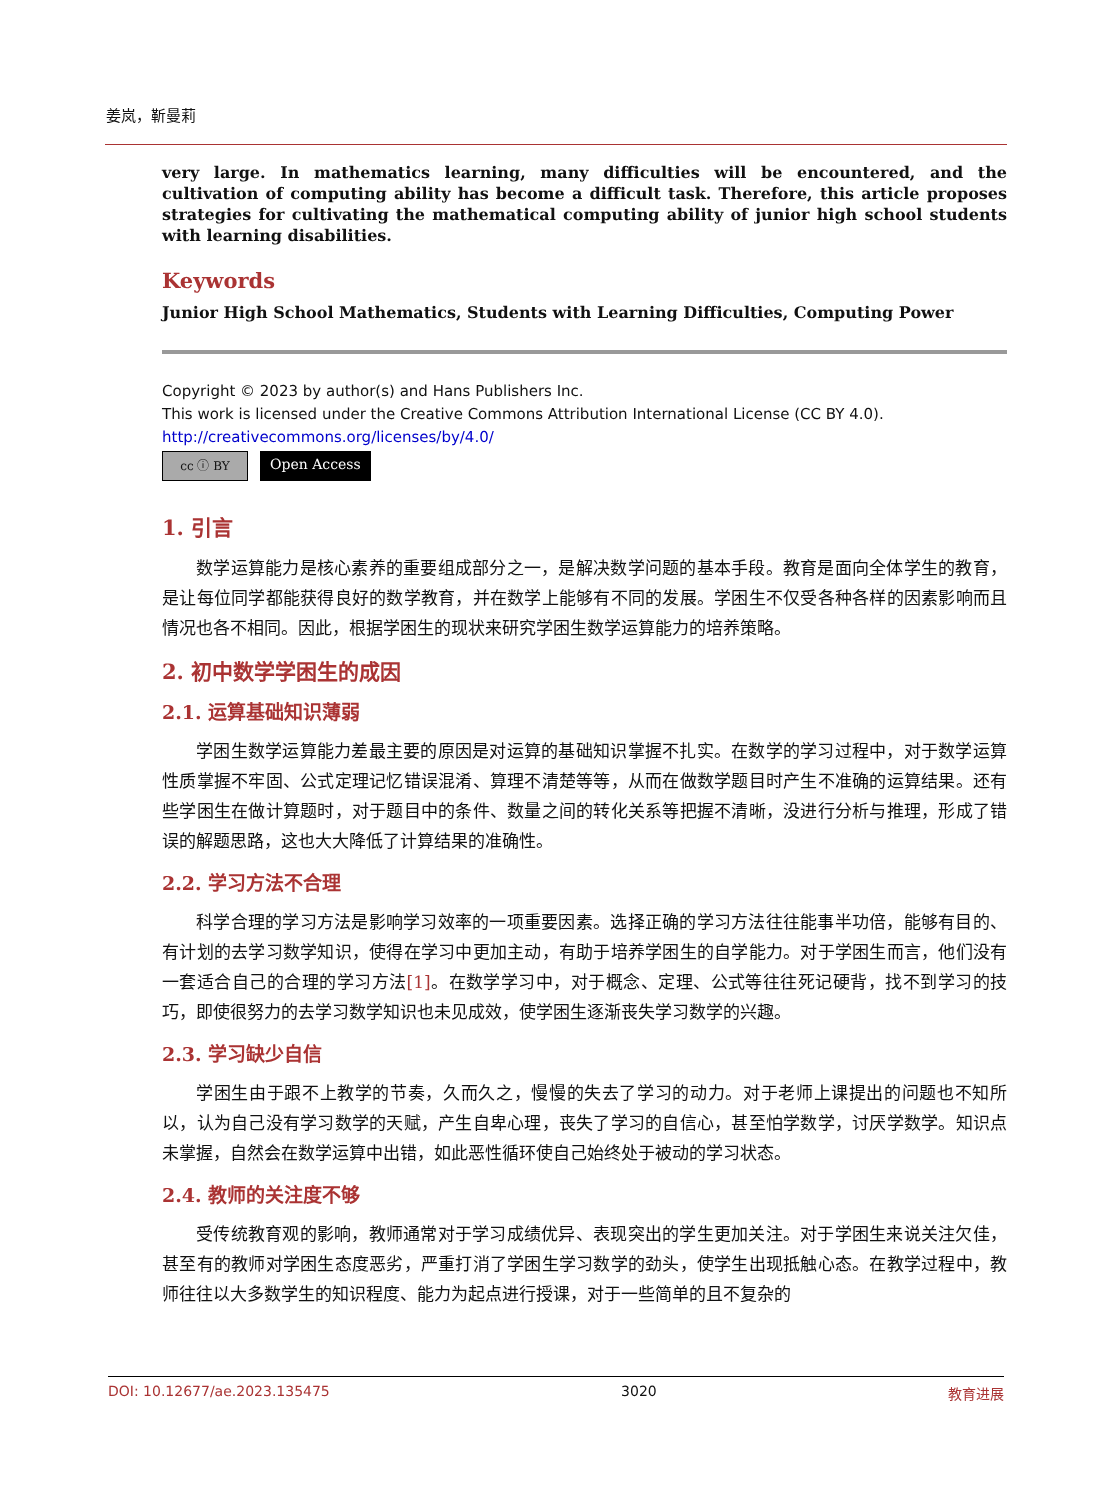姜岚，靳曼莉
very large. In mathematics learning, many difficulties will be encountered, and the cultivation of computing ability has become a difficult task. Therefore, this article proposes strategies for cultivating the mathematical computing ability of junior high school students with learning disabilities.
Keywords
Junior High School Mathematics, Students with Learning Difficulties, Computing Power
Copyright © 2023 by author(s) and Hans Publishers Inc.
This work is licensed under the Creative Commons Attribution International License (CC BY 4.0).
http://creativecommons.org/licenses/by/4.0/
cc ⓘ BY Open Access
1. 引言
数学运算能力是核心素养的重要组成部分之一，是解决数学问题的基本手段。教育是面向全体学生的教育，是让每位同学都能获得良好的数学教育，并在数学上能够有不同的发展。学困生不仅受各种各样的因素影响而且情况也各不相同。因此，根据学困生的现状来研究学困生数学运算能力的培养策略。
2. 初中数学学困生的成因
2.1. 运算基础知识薄弱
学困生数学运算能力差最主要的原因是对运算的基础知识掌握不扎实。在数学的学习过程中，对于数学运算性质掌握不牢固、公式定理记忆错误混淆、算理不清楚等等，从而在做数学题目时产生不准确的运算结果。还有些学困生在做计算题时，对于题目中的条件、数量之间的转化关系等把握不清晰，没进行分析与推理，形成了错误的解题思路，这也大大降低了计算结果的准确性。
2.2. 学习方法不合理
科学合理的学习方法是影响学习效率的一项重要因素。选择正确的学习方法往往能事半功倍，能够有目的、有计划的去学习数学知识，使得在学习中更加主动，有助于培养学困生的自学能力。对于学困生而言，他们没有一套适合自己的合理的学习方法[1]。在数学学习中，对于概念、定理、公式等往往死记硬背，找不到学习的技巧，即使很努力的去学习数学知识也未见成效，使学困生逐渐丧失学习数学的兴趣。
2.3. 学习缺少自信
学困生由于跟不上教学的节奏，久而久之，慢慢的失去了学习的动力。对于老师上课提出的问题也不知所以，认为自己没有学习数学的天赋，产生自卑心理，丧失了学习的自信心，甚至怕学数学，讨厌学数学。知识点未掌握，自然会在数学运算中出错，如此恶性循环使自己始终处于被动的学习状态。
2.4. 教师的关注度不够
受传统教育观的影响，教师通常对于学习成绩优异、表现突出的学生更加关注。对于学困生来说关注欠佳，甚至有的教师对学困生态度恶劣，严重打消了学困生学习数学的劲头，使学生出现抵触心态。在教学过程中，教师往往以大多数学生的知识程度、能力为起点进行授课，对于一些简单的且不复杂的
DOI: 10.12677/ae.2023.135475 3020 教育进展